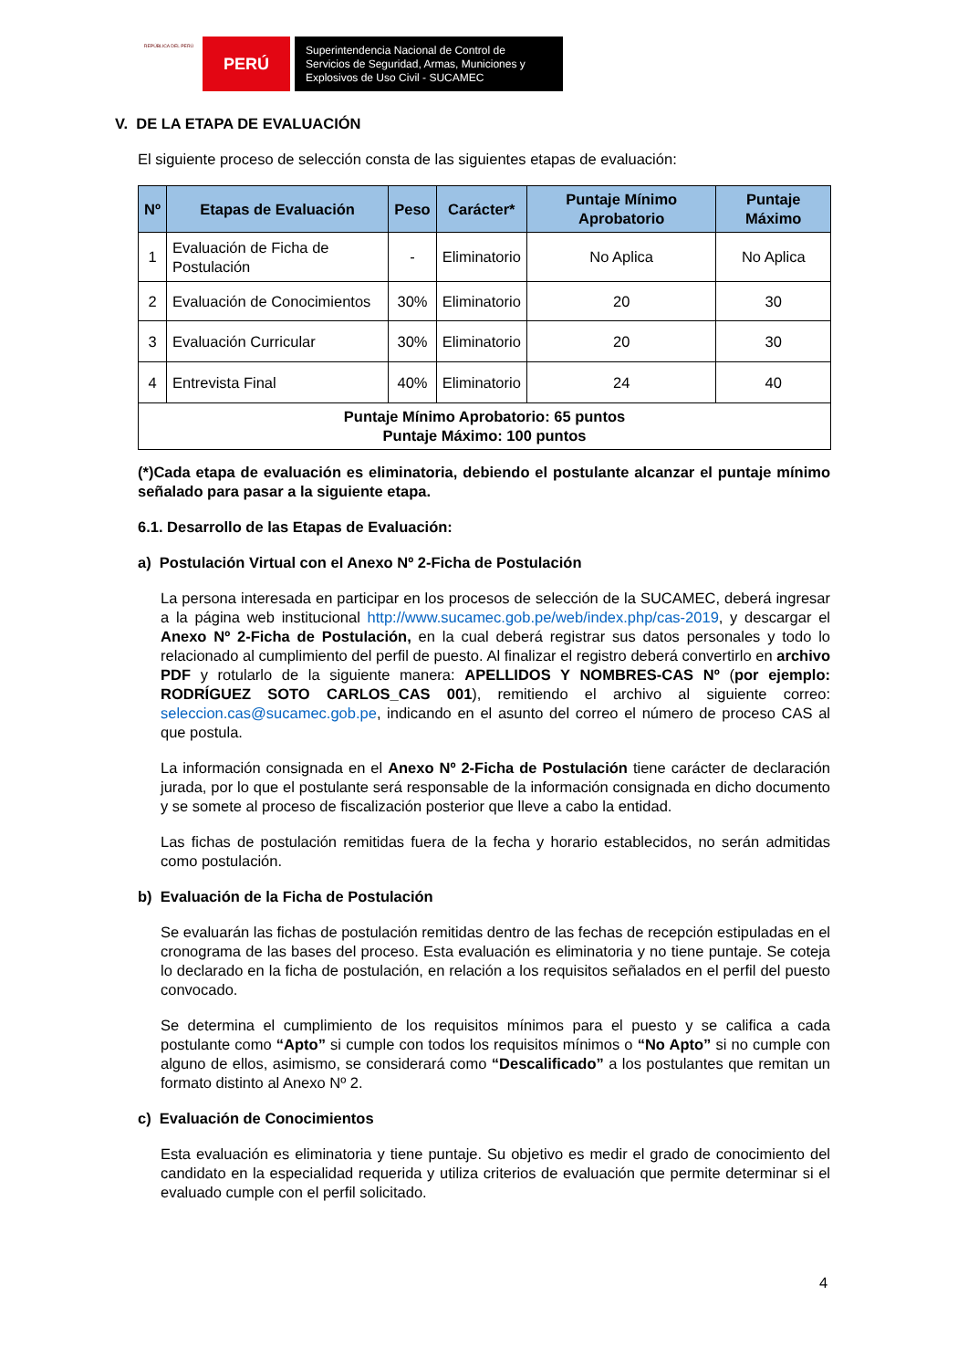REPÚBLICA DEL PERÚ
PERÚ
Superintendencia Nacional de Control de Servicios de Seguridad, Armas, Municiones y Explosivos de Uso Civil - SUCAMEC
V. DE LA ETAPA DE EVALUACIÓN
El siguiente proceso de selección consta de las siguientes etapas de evaluación:
| Nº | Etapas de Evaluación | Peso | Carácter* | Puntaje Mínimo Aprobatorio | Puntaje Máximo |
| --- | --- | --- | --- | --- | --- |
| 1 | Evaluación de Ficha de Postulación | - | Eliminatorio | No Aplica | No Aplica |
| 2 | Evaluación de Conocimientos | 30% | Eliminatorio | 20 | 30 |
| 3 | Evaluación Curricular | 30% | Eliminatorio | 20 | 30 |
| 4 | Entrevista Final | 40% | Eliminatorio | 24 | 40 |
| Puntaje Mínimo Aprobatorio: 65 puntos Puntaje Máximo: 100 puntos | | | | | |
(*)Cada etapa de evaluación es eliminatoria, debiendo el postulante alcanzar el puntaje mínimo señalado para pasar a la siguiente etapa.
6.1. Desarrollo de las Etapas de Evaluación:
a) Postulación Virtual con el Anexo Nº 2-Ficha de Postulación
La persona interesada en participar en los procesos de selección de la SUCAMEC, deberá ingresar a la página web institucional http://www.sucamec.gob.pe/web/index.php/cas-2019, y descargar el Anexo Nº 2-Ficha de Postulación, en la cual deberá registrar sus datos personales y todo lo relacionado al cumplimiento del perfil de puesto. Al finalizar el registro deberá convertirlo en archivo PDF y rotularlo de la siguiente manera: APELLIDOS Y NOMBRES-CAS Nº (por ejemplo: RODRÍGUEZ SOTO CARLOS_CAS 001), remitiendo el archivo al siguiente correo: seleccion.cas@sucamec.gob.pe, indicando en el asunto del correo el número de proceso CAS al que postula.
La información consignada en el Anexo Nº 2-Ficha de Postulación tiene carácter de declaración jurada, por lo que el postulante será responsable de la información consignada en dicho documento y se somete al proceso de fiscalización posterior que lleve a cabo la entidad.
Las fichas de postulación remitidas fuera de la fecha y horario establecidos, no serán admitidas como postulación.
b) Evaluación de la Ficha de Postulación
Se evaluarán las fichas de postulación remitidas dentro de las fechas de recepción estipuladas en el cronograma de las bases del proceso. Esta evaluación es eliminatoria y no tiene puntaje. Se coteja lo declarado en la ficha de postulación, en relación a los requisitos señalados en el perfil del puesto convocado.
Se determina el cumplimiento de los requisitos mínimos para el puesto y se califica a cada postulante como “Apto” si cumple con todos los requisitos mínimos o “No Apto” si no cumple con alguno de ellos, asimismo, se considerará como “Descalificado” a los postulantes que remitan un formato distinto al Anexo Nº 2.
c) Evaluación de Conocimientos
Esta evaluación es eliminatoria y tiene puntaje. Su objetivo es medir el grado de conocimiento del candidato en la especialidad requerida y utiliza criterios de evaluación que permite determinar si el evaluado cumple con el perfil solicitado.
4